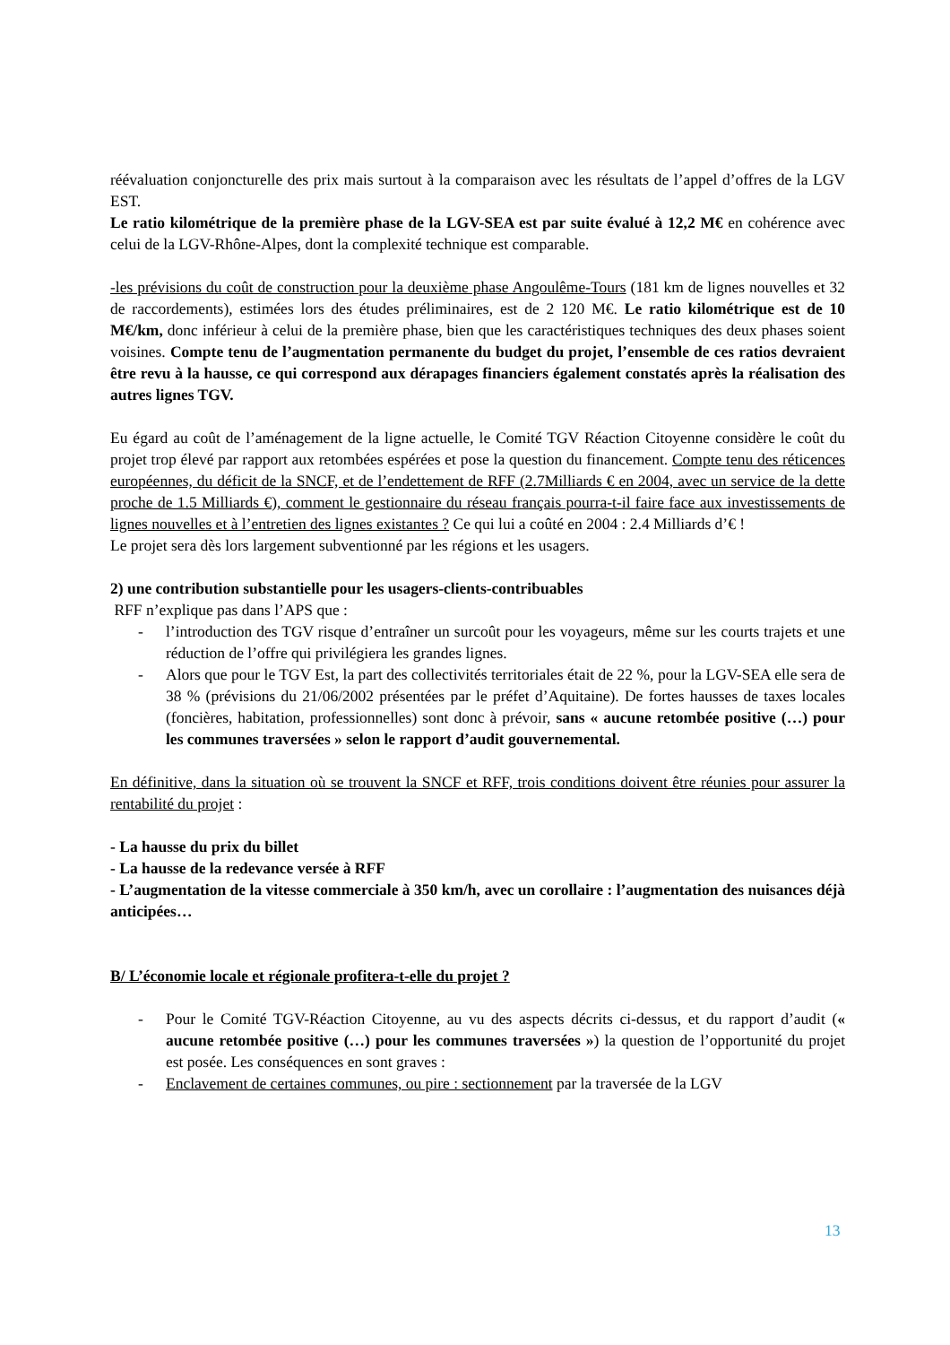réévaluation conjoncturelle des prix mais surtout à la comparaison avec les résultats de l’appel d’offres de la LGV EST.
Le ratio kilométrique de la première phase de la LGV-SEA est par suite évalué à 12,2 M€ en cohérence avec celui de la LGV-Rhône-Alpes, dont la complexité technique est comparable.
-les prévisions du coût de construction pour la deuxième phase Angoulême-Tours (181 km de lignes nouvelles et 32 de raccordements), estimées lors des études préliminaires, est de 2 120 M€. Le ratio kilométrique est de 10 M€/km, donc inférieur à celui de la première phase, bien que les caractéristiques techniques des deux phases soient voisines. Compte tenu de l’augmentation permanente du budget du projet, l’ensemble de ces ratios devraient être revu à la hausse, ce qui correspond aux dérapages financiers également constatés après la réalisation des autres lignes TGV.
Eu égard au coût de l’aménagement de la ligne actuelle, le Comité TGV Réaction Citoyenne considère le coût du projet trop élevé par rapport aux retombées espérées et pose la question du financement. Compte tenu des réticences européennes, du déficit de la SNCF, et de l’endettement de RFF (2.7Milliards € en 2004, avec un service de la dette proche de 1.5 Milliards €), comment le gestionnaire du réseau français pourra-t-il faire face aux investissements de lignes nouvelles et à l’entretien des lignes existantes ? Ce qui lui a coûté en 2004 : 2.4 Milliards d’€ !
Le projet sera dès lors largement subventionné par les régions et les usagers.
2) une contribution substantielle pour les usagers-clients-contribuables
RFF n’explique pas dans l’APS que :
- l’introduction des TGV risque d’entraîner un surcoût pour les voyageurs, même sur les courts trajets et une réduction de l’offre qui privilégiera les grandes lignes.
- Alors que pour le TGV Est, la part des collectivités territoriales était de 22 %, pour la LGV-SEA elle sera de 38 % (prévisions du 21/06/2002 présentées par le préfet d’Aquitaine). De fortes hausses de taxes locales (foncières, habitation, professionnelles) sont donc à prévoir, sans « aucune retombée positive (…) pour les communes traversées » selon le rapport d’audit gouvernemental.
En définitive, dans la situation où se trouvent la SNCF et RFF, trois conditions doivent être réunies pour assurer la rentabilité du projet :
- La hausse du prix du billet
- La hausse de la redevance versée à RFF
- L’augmentation de la vitesse commerciale à 350 km/h, avec un corollaire : l’augmentation des nuisances déjà anticipées…
B/ L’économie locale et régionale profitera-t-elle du projet ?
- Pour le Comité TGV-Réaction Citoyenne, au vu des aspects décrits ci-dessus, et du rapport d’audit (« aucune retombée positive (…) pour les communes traversées ») la question de l’opportunité du projet est posée. Les conséquences en sont graves :
- Enclavement de certaines communes, ou pire : sectionnement par la traversée de la LGV
13